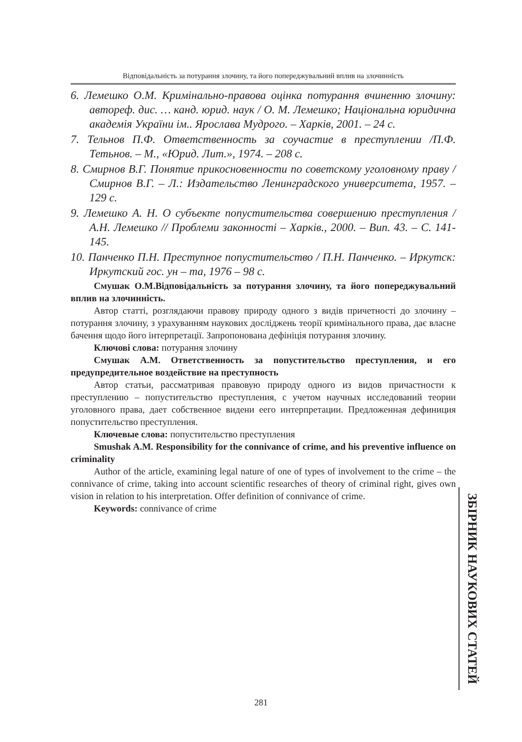Відповідальність за потурання злочину, та його попереджувальний вплив на злочинність
6. Лемешко О.М. Кримінально-правова оцінка потурання вчиненню злочину: автореф. дис. … канд. юрид. наук / О. М. Лемешко; Національна юридична академія України ім.. Ярослава Мудрого. – Харків, 2001. – 24 с.
7. Тельнов П.Ф. Ответственность за соучастие в преступлении /П.Ф. Тетьнов. – М., «Юрид. Лит.», 1974. – 208 с.
8. Смирнов В.Г. Понятие прикосновенности по советскому уголовному праву / Смирнов В.Г. – Л.: Издательство Ленинградского университета, 1957. – 129 с.
9. Лемешко А. Н. О субъекте попустительства совершению преступления / А.Н. Лемешко // Проблеми законності – Харків., 2000. – Вип. 43. – С. 141-145.
10. Панченко П.Н. Преступное попустительство / П.Н. Панченко. – Иркутск: Иркутский гос. ун – та, 1976 – 98 с.
Смушак О.М.Відповідальність за потурання злочину, та його попереджувальний вплив на злочинність.
Автор статті, розглядаючи правову природу одного з видів причетності до злочину – потурання злочину, з урахуванням наукових досліджень теорії кримінального права, дає власне бачення щодо його інтерпретації. Запропонована дефініція потурання злочину.
Ключові слова: потурання злочину
Смушак А.М. Ответственность за попустительство преступления, и его предупредительное воздействие на преступность
Автор статьи, рассматривая правовую природу одного из видов причастности к преступлению – попустительство преступления, с учетом научных исследований теории уголовного права, дает собственное видени еего интерпретации. Предложенная дефиниция попустительство преступления.
Ключевые слова: попустительство преступления
Smushak A.M. Responsibility for the connivance of crime, and his preventive influence on criminality
Author of the article, examining legal nature of one of types of involvement to the crime – the connivance of crime, taking into account scientific researches of theory of criminal right, gives own vision in relation to his interpretation. Offer definition of connivance of crime.
Keywords: connivance of crime
ЗБІРНИК НАУКОВИХ СТАТЕЙ
281